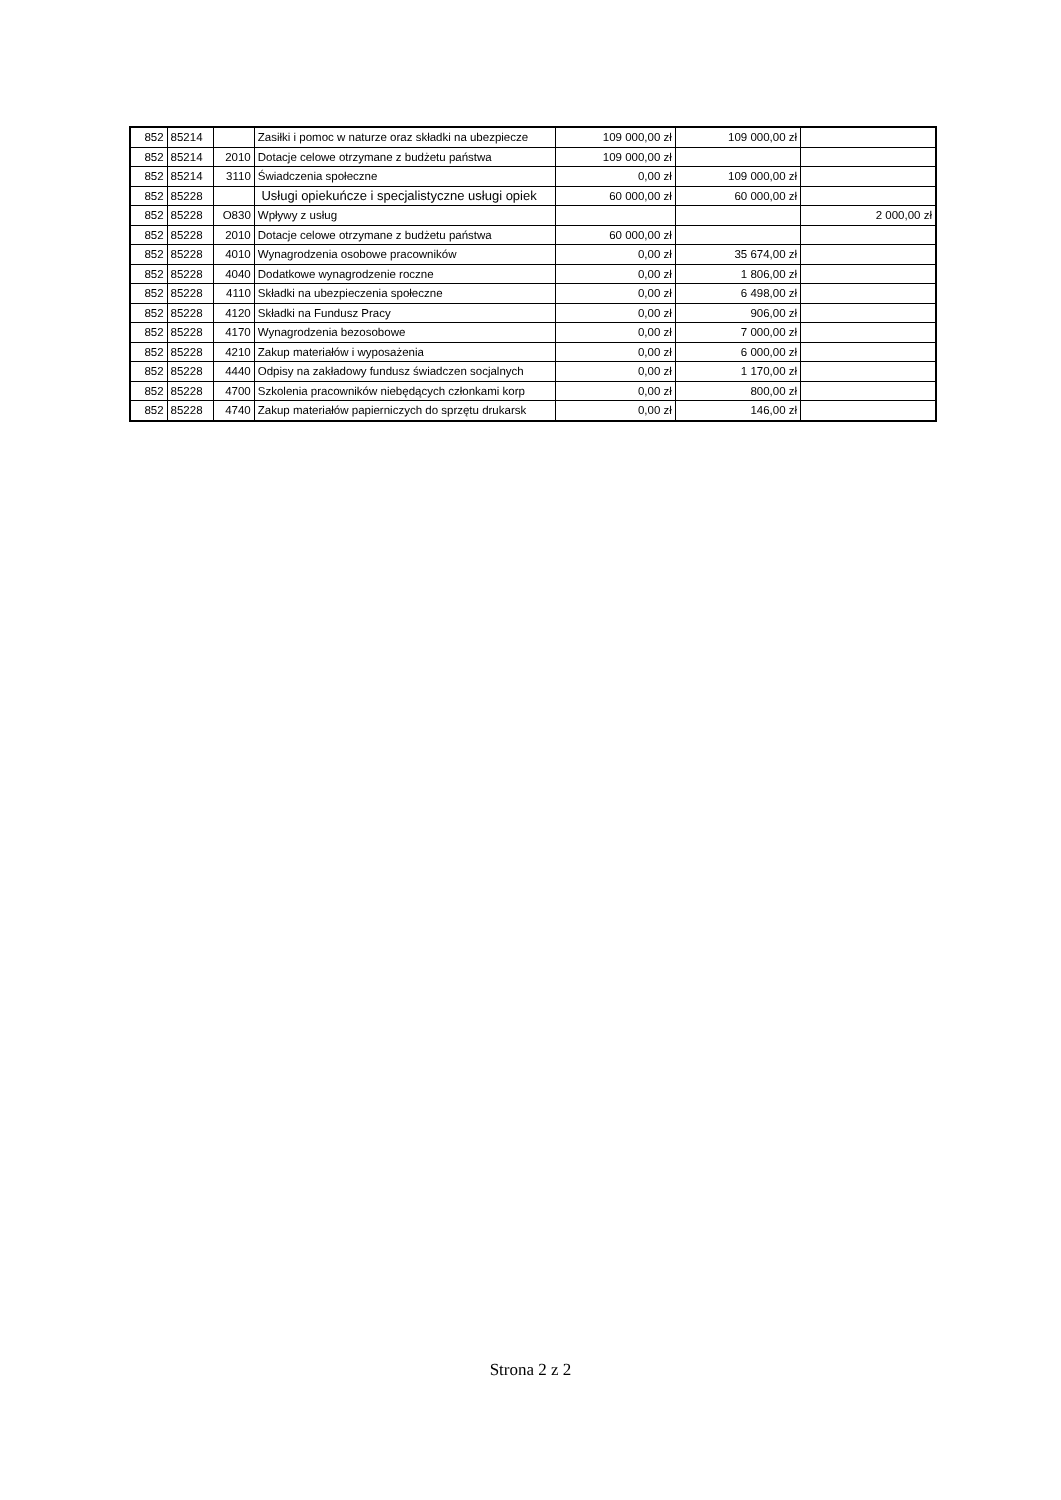| 852 | 85214 | | Zasiłki i pomoc w naturze oraz składki na ubezpiecze | 109 000,00 zł | 109 000,00 zł | |
| 852 | 85214 | 2010 | Dotacje celowe otrzymane z budżetu państwa | 109 000,00 zł | | |
| 852 | 85214 | 3110 | Świadczenia społeczne | 0,00 zł | 109 000,00 zł | |
| 852 | 85228 | | Usługi opiekuńcze i specjalistyczne usługi opiek | 60 000,00 zł | 60 000,00 zł | |
| 852 | 85228 | O830 | Wpływy z usług | | | 2 000,00 zł |
| 852 | 85228 | 2010 | Dotacje celowe otrzymane z budżetu państwa | 60 000,00 zł | | |
| 852 | 85228 | 4010 | Wynagrodzenia osobowe pracowników | 0,00 zł | 35 674,00 zł | |
| 852 | 85228 | 4040 | Dodatkowe wynagrodzenie roczne | 0,00 zł | 1 806,00 zł | |
| 852 | 85228 | 4110 | Składki na ubezpieczenia społeczne | 0,00 zł | 6 498,00 zł | |
| 852 | 85228 | 4120 | Składki na Fundusz Pracy | 0,00 zł | 906,00 zł | |
| 852 | 85228 | 4170 | Wynagrodzenia bezosobowe | 0,00 zł | 7 000,00 zł | |
| 852 | 85228 | 4210 | Zakup materiałów i wyposażenia | 0,00 zł | 6 000,00 zł | |
| 852 | 85228 | 4440 | Odpisy na zakładowy fundusz świadczen socjalnych | 0,00 zł | 1 170,00 zł | |
| 852 | 85228 | 4700 | Szkolenia pracowników niebędących członkami korp | 0,00 zł | 800,00 zł | |
| 852 | 85228 | 4740 | Zakup materiałów papierniczych do sprzętu drukarsk | 0,00 zł | 146,00 zł | |
Strona 2 z 2